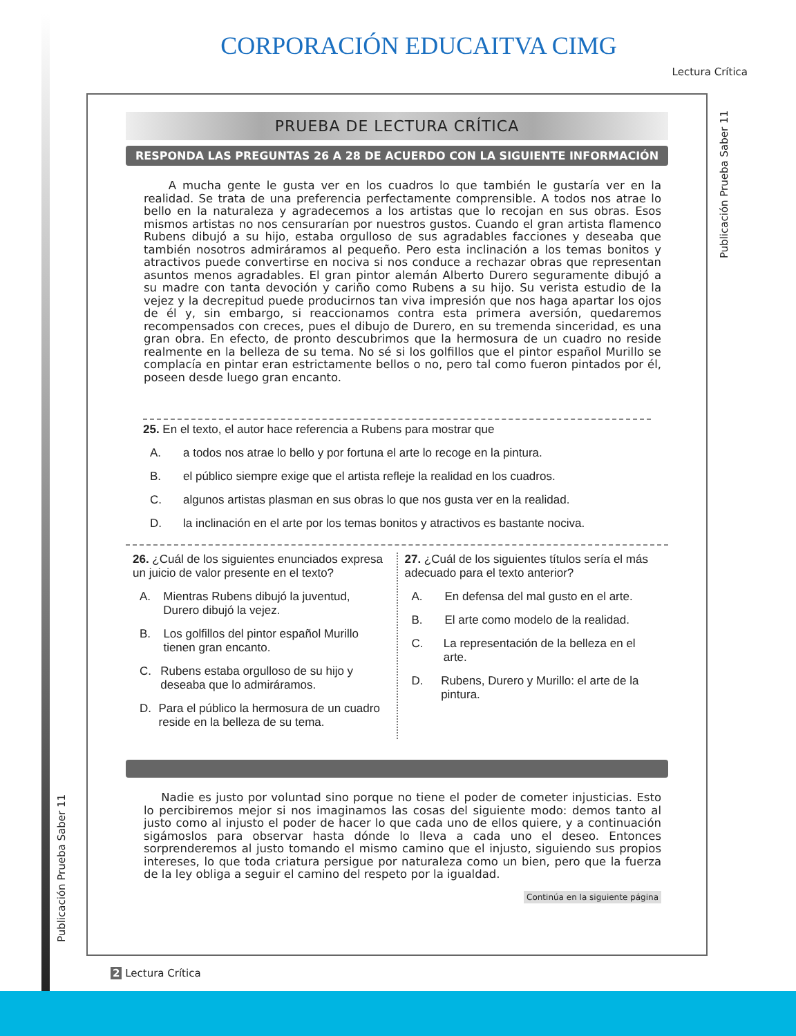CORPORACIÓN EDUCAITVA CIMG
Lectura Crítica
Publicación Prueba Saber 11
PRUEBA DE LECTURA CRÍTICA
RESPONDA LAS PREGUNTAS 26 A 28 DE ACUERDO CON LA SIGUIENTE INFORMACIÓN
A mucha gente le gusta ver en los cuadros lo que también le gustaría ver en la realidad. Se trata de una preferencia perfectamente comprensible. A todos nos atrae lo bello en la naturaleza y agradecemos a los artistas que lo recojan en sus obras. Esos mismos artistas no nos censurarían por nuestros gustos. Cuando el gran artista flamenco Rubens dibujó a su hijo, estaba orgulloso de sus agradables facciones y deseaba que también nosotros admiráramos al pequeño. Pero esta inclinación a los temas bonitos y atractivos puede convertirse en nociva si nos conduce a rechazar obras que representan asuntos menos agradables. El gran pintor alemán Alberto Durero seguramente dibujó a su madre con tanta devoción y cariño como Rubens a su hijo. Su verista estudio de la vejez y la decrepitud puede producirnos tan viva impresión que nos haga apartar los ojos de él y, sin embargo, si reaccionamos contra esta primera aversión, quedaremos recompensados con creces, pues el dibujo de Durero, en su tremenda sinceridad, es una gran obra. En efecto, de pronto descubrimos que la hermosura de un cuadro no reside realmente en la belleza de su tema. No sé si los golfillos que el pintor español Murillo se complacía en pintar eran estrictamente bellos o no, pero tal como fueron pintados por él, poseen desde luego gran encanto.
25. En el texto, el autor hace referencia a Rubens para mostrar que
A. a todos nos atrae lo bello y por fortuna el arte lo recoge en la pintura.
B. el público siempre exige que el artista refleje la realidad en los cuadros.
C. algunos artistas plasman en sus obras lo que nos gusta ver en la realidad.
D. la inclinación en el arte por los temas bonitos y atractivos es bastante nociva.
26. ¿Cuál de los siguientes enunciados expresa un juicio de valor presente en el texto?
A. Mientras Rubens dibujó la juventud, Durero dibujó la vejez.
B. Los golfillos del pintor español Murillo tienen gran encanto.
C. Rubens estaba orgulloso de su hijo y deseaba que lo admiráramos.
D. Para el público la hermosura de un cuadro reside en la belleza de su tema.
27. ¿Cuál de los siguientes títulos sería el más adecuado para el texto anterior?
A. En defensa del mal gusto en el arte.
B. El arte como modelo de la realidad.
C. La representación de la belleza en el arte.
D. Rubens, Durero y Murillo: el arte de la pintura.
Nadie es justo por voluntad sino porque no tiene el poder de cometer injusticias. Esto lo percibiremos mejor si nos imaginamos las cosas del siguiente modo: demos tanto al justo como al injusto el poder de hacer lo que cada uno de ellos quiere, y a continuación sigámoslos para observar hasta dónde lo lleva a cada uno el deseo. Entonces sorprenderemos al justo tomando el mismo camino que el injusto, siguiendo sus propios intereses, lo que toda criatura persigue por naturaleza como un bien, pero que la fuerza de la ley obliga a seguir el camino del respeto por la igualdad.
Continúa en la siguiente página
Publicación Prueba Saber 11
2 Lectura Crítica